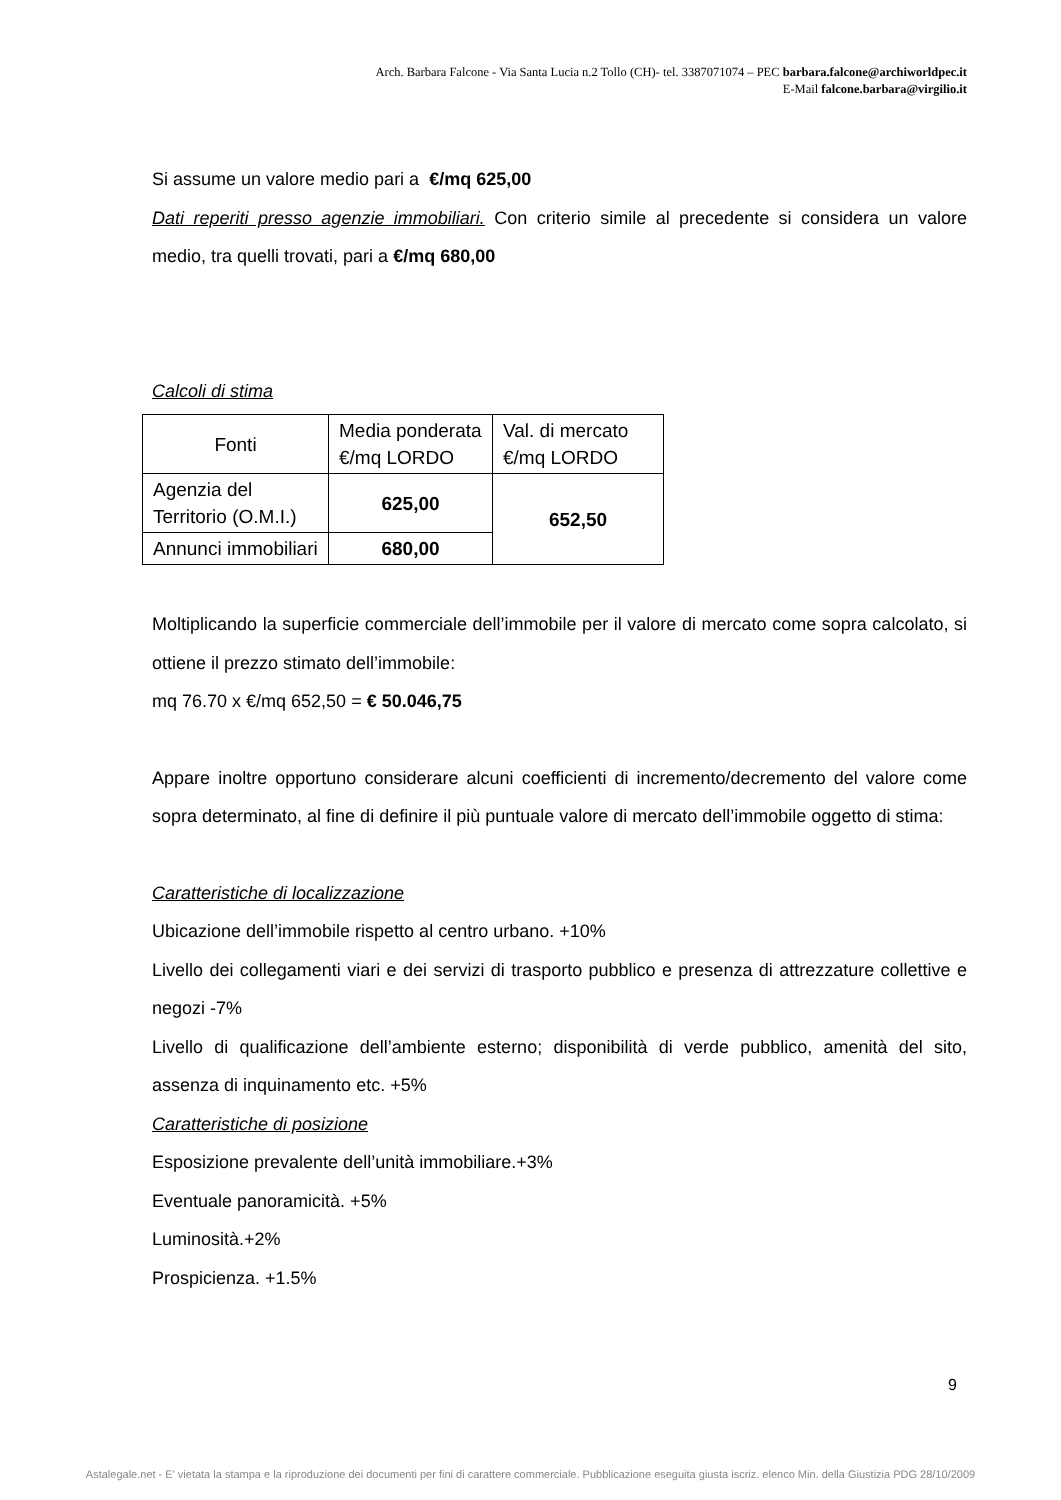Arch. Barbara Falcone - Via Santa Lucia n.2 Tollo (CH)- tel. 3387071074 – PEC barbara.falcone@archiworldpec.it
E-Mail falcone.barbara@virgilio.it
Si assume un valore medio pari a €/mq 625,00
Dati reperiti presso agenzie immobiliari. Con criterio simile al precedente si considera un valore medio, tra quelli trovati, pari a €/mq 680,00
Calcoli di stima
| Fonti | Media ponderata €/mq LORDO | Val. di mercato €/mq LORDO |
| Agenzia del Territorio (O.M.I.) | 625,00 | 652,50 |
| Annunci immobiliari | 680,00 | |
Moltiplicando la superficie commerciale dell’immobile per il valore di mercato come sopra calcolato, si ottiene il prezzo stimato dell’immobile:
mq 76.70 x €/mq 652,50 = € 50.046,75
Appare inoltre opportuno considerare alcuni coefficienti di incremento/decremento del valore come sopra determinato, al fine di definire il più puntuale valore di mercato dell’immobile oggetto di stima:
Caratteristiche di localizzazione
Ubicazione dell’immobile rispetto al centro urbano. +10%
Livello dei collegamenti viari e dei servizi di trasporto pubblico e presenza di attrezzature collettive e negozi -7%
Livello di qualificazione dell’ambiente esterno; disponibilità di verde pubblico, amenità del sito, assenza di inquinamento etc. +5%
Caratteristiche di posizione
Esposizione prevalente dell’unità immobiliare.+3%
Eventuale panoramicità. +5%
Luminosità.+2%
Prospicienza. +1.5%
9
Astalegale.net - E' vietata la stampa e la riproduzione dei documenti per fini di carattere commerciale. Pubblicazione eseguita giusta iscriz. elenco Min. della Giustizia PDG 28/10/2009